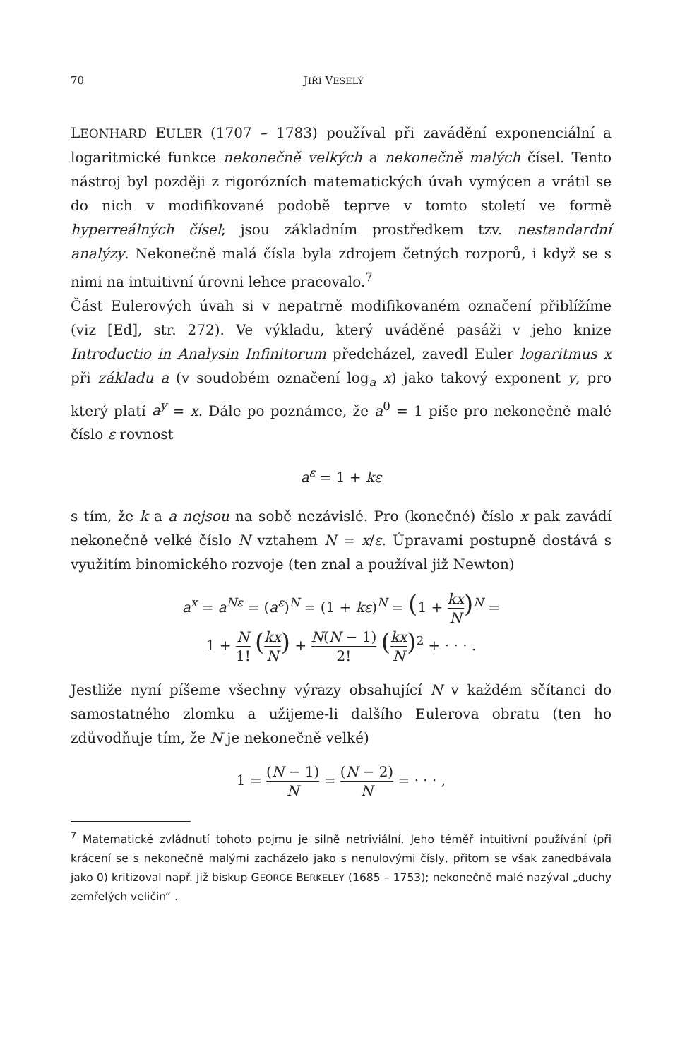70 JIŘÍ VESELÝ
LEONHARD EULER (1707 – 1783) používal při zavádění exponenciální a logaritmické funkce nekonečně velkých a nekonečně malých čísel. Tento nástroj byl později z rigorózních matematických úvah vymýcen a vrátil se do nich v modifikované podobě teprve v tomto století ve formě hyperreálných čísel; jsou základním prostředkem tzv. nestandardní analýzy. Nekonečně malá čísla byla zdrojem četných rozporů, i když se s nimi na intuitivní úrovni lehce pracovalo.<sup>7</sup>
Část Eulerových úvah si v nepatrně modifikovaném označení přiblížíme (viz [Ed], str. 272). Ve výkladu, který uváděné pasáži v jeho knize Introductio in Analysin Infinitorum předcházel, zavedl Euler logaritmus x při základu a (v soudobém označení log<sub>a</sub> x) jako takový exponent y, pro který platí a<sup>y</sup> = x. Dále po poznámce, že a<sup>0</sup> = 1 píše pro nekonečně malé číslo ε rovnost
a<sup>ε</sup> = 1 + kε
s tím, že k a a nejsou na sobě nezávislé. Pro (konečné) číslo x pak zavádí nekonečně velké číslo N vztahem N = x/ε. Úpravami postupně dostává s využitím binomického rozvoje (ten znal a používal již Newton)
a<sup>x</sup> = a<sup>Nε</sup> = (a<sup>ε</sup>)<sup>N</sup> = (1 + kε)<sup>N</sup> = (1 + kx N)<sup>N</sup> =
1 + N 1! (kx N) + N(N − 1) 2! (kx N)<sup>2</sup> + · · · .
Jestliže nyní píšeme všechny výrazy obsahující N v každém sčítanci do samostatného zlomku a užijeme-li dalšího Eulerova obratu (ten ho zdůvodňuje tím, že N je nekonečně velké)
1 = (N − 1) N = (N − 2) N = · · · ,
<sup>7</sup> Matematické zvládnutí tohoto pojmu je silně netriviální. Jeho téměř intuitivní používání (při krácení se s nekonečně malými zacházelo jako s nenulovými čísly, přitom se však zanedbávala jako 0) kritizoval např. již biskup GEORGE BERKELEY (1685 – 1753); nekonečně malé nazýval „duchy zemřelých veličin“ .